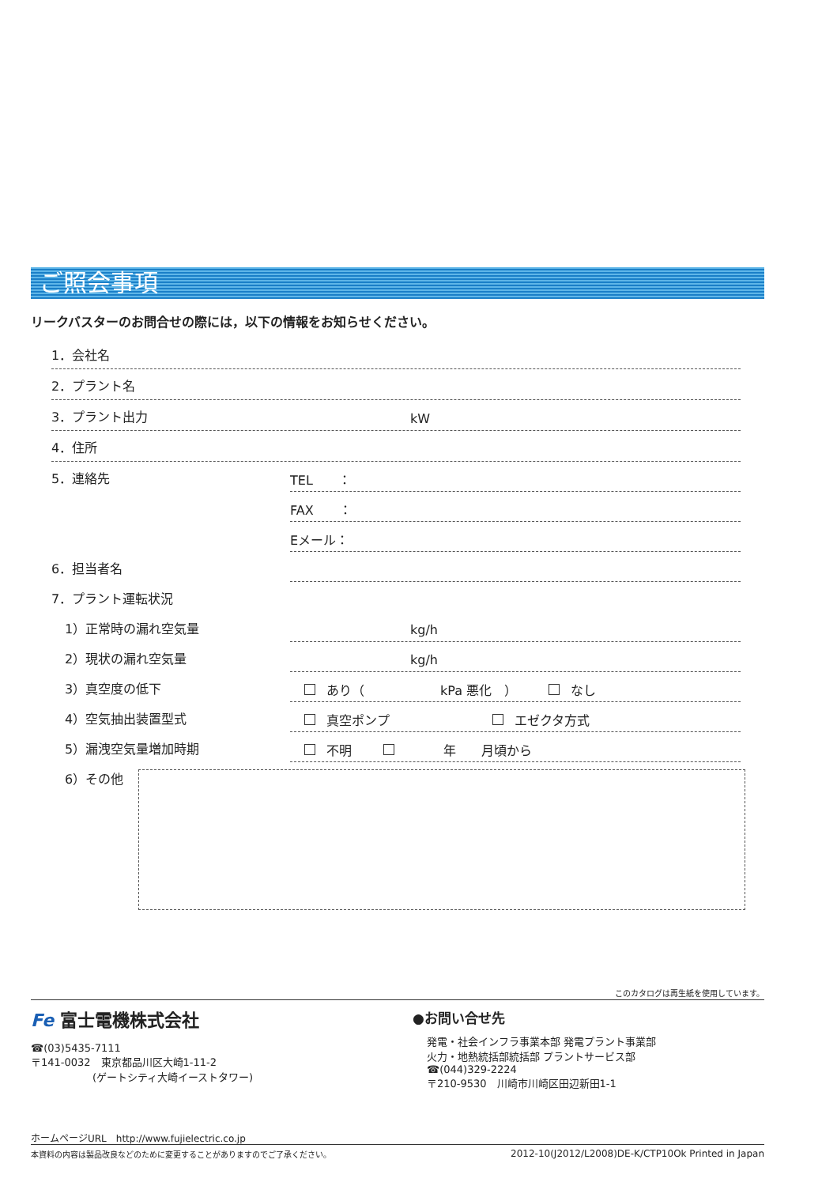ご照会事項
リークバスターのお問合せの際には，以下の情報をお知らせください。
1．会社名
2．プラント名
3．プラント出力
kW
4．住所
5．連絡先
TEL　　：
FAX　　：
Eメール：
6．担当者名
7．プラント運転状況
1）正常時の漏れ空気量
kg/h
2）現状の漏れ空気量
kg/h
3）真空度の低下
あり（　　　　　　kPa 悪化　） なし
4）空気抽出装置型式
真空ポンプ エゼクタ方式
5）漏洩空気量増加時期
不明　　　年　　月頃から
6）その他
このカタログは再生紙を使用しています。
Fe 富士電機株式会社
☎(03)5435-7111
〒141-0032　東京都品川区大崎1-11-2
　　　　　　(ゲートシティ大崎イーストタワー)
●お問い合せ先
発電・社会インフラ事業本部 発電プラント事業部
火力・地熱統括部統括部 プラントサービス部
☎(044)329-2224
〒210-9530　川崎市川崎区田辺新田1-1
ホームページURL　http://www.fujielectric.co.jp
本資料の内容は製品改良などのために変更することがありますのでご了承ください。 2012-10(J2012/L2008)DE-K/CTP10Ok Printed in Japan